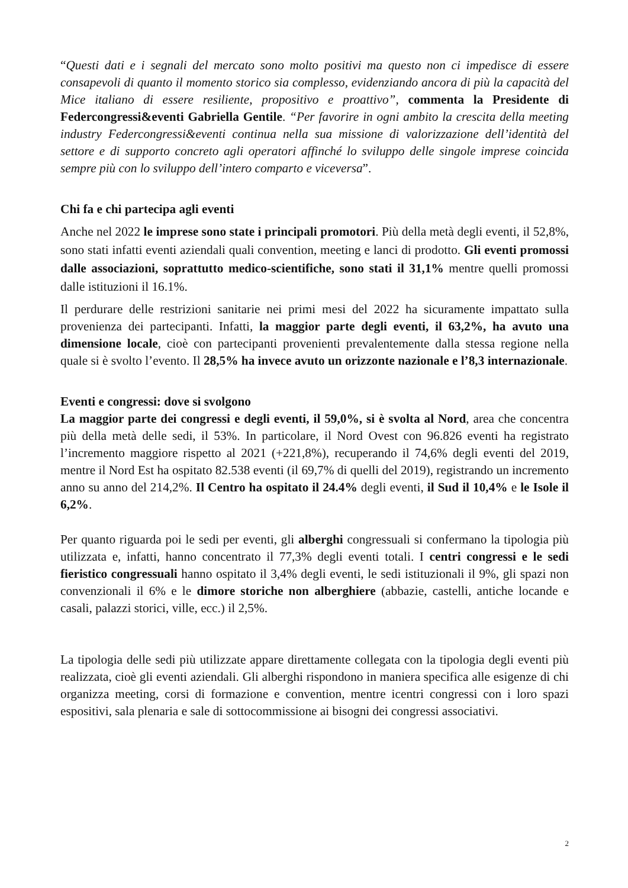“Questi dati e i segnali del mercato sono molto positivi ma questo non ci impedisce di essere consapevoli di quanto il momento storico sia complesso, evidenziando ancora di più la capacità del Mice italiano di essere resiliente, propositivo e proattivo”, commenta la Presidente di Federcongressi&eventi Gabriella Gentile. “Per favorire in ogni ambito la crescita della meeting industry Federcongressi&eventi continua nella sua missione di valorizzazione dell’identità del settore e di supporto concreto agli operatori affinché lo sviluppo delle singole imprese coincida sempre più con lo sviluppo dell’intero comparto e viceversa”.
Chi fa e chi partecipa agli eventi
Anche nel 2022 le imprese sono state i principali promotori. Più della metà degli eventi, il 52,8%, sono stati infatti eventi aziendali quali convention, meeting e lanci di prodotto. Gli eventi promossi dalle associazioni, soprattutto medico-scientifiche, sono stati il 31,1% mentre quelli promossi dalle istituzioni il 16.1%.
Il perdurare delle restrizioni sanitarie nei primi mesi del 2022 ha sicuramente impattato sulla provenienza dei partecipanti. Infatti, la maggior parte degli eventi, il 63,2%, ha avuto una dimensione locale, cioè con partecipanti provenienti prevalentemente dalla stessa regione nella quale si è svolto l’evento. Il 28,5% ha invece avuto un orizzonte nazionale e l’8,3 internazionale.
Eventi e congressi: dove si svolgono
La maggior parte dei congressi e degli eventi, il 59,0%, si è svolta al Nord, area che concentra più della metà delle sedi, il 53%. In particolare, il Nord Ovest con 96.826 eventi ha registrato l’incremento maggiore rispetto al 2021 (+221,8%), recuperando il 74,6% degli eventi del 2019, mentre il Nord Est ha ospitato 82.538 eventi (il 69,7% di quelli del 2019), registrando un incremento anno su anno del 214,2%. Il Centro ha ospitato il 24.4% degli eventi, il Sud il 10,4% e le Isole il 6,2%.
Per quanto riguarda poi le sedi per eventi, gli alberghi congressuali si confermano la tipologia più utilizzata e, infatti, hanno concentrato il 77,3% degli eventi totali. I centri congressi e le sedi fieristico congressuali hanno ospitato il 3,4% degli eventi, le sedi istituzionali il 9%, gli spazi non convenzionali il 6% e le dimore storiche non alberghiere (abbazie, castelli, antiche locande e casali, palazzi storici, ville, ecc.) il 2,5%.
La tipologia delle sedi più utilizzate appare direttamente collegata con la tipologia degli eventi più realizzata, cioè gli eventi aziendali. Gli alberghi rispondono in maniera specifica alle esigenze di chi organizza meeting, corsi di formazione e convention, mentre icentri congressi con i loro spazi espositivi, sala plenaria e sale di sottocommissione ai bisogni dei congressi associativi.
2